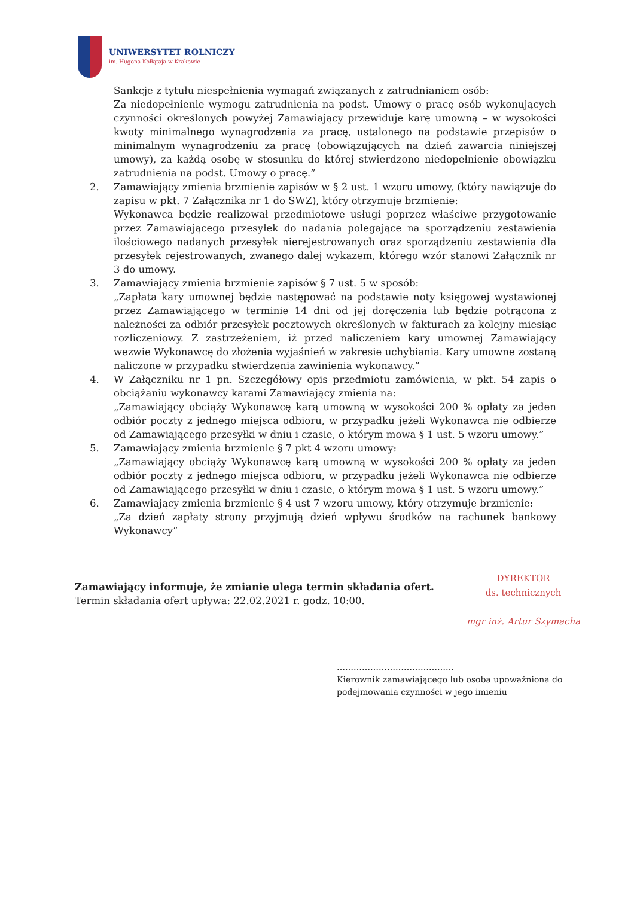UNIWERSYTET ROLNICZY
im. Hugona Kołłątaja w Krakowie
Sankcje z tytułu niespełnienia wymagań związanych z zatrudnianiem osób:
Za niedopełnienie wymogu zatrudnienia na podst. Umowy o pracę osób wykonujących czynności określonych powyżej Zamawiający przewiduje karę umowną – w wysokości kwoty minimalnego wynagrodzenia za pracę, ustalonego na podstawie przepisów o minimalnym wynagrodzeniu za pracę (obowiązujących na dzień zawarcia niniejszej umowy), za każdą osobę w stosunku do której stwierdzono niedopełnienie obowiązku zatrudnienia na podst. Umowy o pracę.”
2. Zamawiający zmienia brzmienie zapisów w § 2 ust. 1 wzoru umowy, (który nawiązuje do zapisu w pkt. 7 Załącznika nr 1 do SWZ), który otrzymuje brzmienie:
Wykonawca będzie realizował przedmiotowe usługi poprzez właściwe przygotowanie przez Zamawiającego przesyłek do nadania polegające na sporządzeniu zestawienia ilościowego nadanych przesyłek nierejestrowanych oraz sporządzeniu zestawienia dla przesyłek rejestrowanych, zwanego dalej wykazem, którego wzór stanowi Załącznik nr 3 do umowy.
3. Zamawiający zmienia brzmienie zapisów § 7 ust. 5 w sposób:
„Zapłata kary umownej będzie następować na podstawie noty księgowej wystawionej przez Zamawiającego w terminie 14 dni od jej doręczenia lub będzie potrącona z należności za odbiór przesyłek pocztowych określonych w fakturach za kolejny miesiąc rozliczeniowy. Z zastrzeżeniem, iż przed naliczeniem kary umownej Zamawiający wezwie Wykonawcę do złożenia wyjaśnień w zakresie uchybiania. Kary umowne zostaną naliczone w przypadku stwierdzenia zawinienia wykonawcy.”
4. W Załączniku nr 1 pn. Szczegółowy opis przedmiotu zamówienia, w pkt. 54 zapis o obciążaniu wykonawcy karami Zamawiający zmienia na:
„Zamawiający obciąży Wykonawcę karą umowną w wysokości 200 % opłaty za jeden odbiór poczty z jednego miejsca odbioru, w przypadku jeżeli Wykonawca nie odbierze od Zamawiającego przesyłki w dniu i czasie, o którym mowa § 1 ust. 5 wzoru umowy.”
5. Zamawiający zmienia brzmienie § 7 pkt 4 wzoru umowy:
„Zamawiający obciąży Wykonawcę karą umowną w wysokości 200 % opłaty za jeden odbiór poczty z jednego miejsca odbioru, w przypadku jeżeli Wykonawca nie odbierze od Zamawiającego przesyłki w dniu i czasie, o którym mowa § 1 ust. 5 wzoru umowy.”
6. Zamawiający zmienia brzmienie § 4 ust 7 wzoru umowy, który otrzymuje brzmienie:
„Za dzień zapłaty strony przyjmują dzień wpływu środków na rachunek bankowy Wykonawcy”
Zamawiający informuje, że zmianie ulega termin składania ofert.
Termin składania ofert upływa: 22.02.2021 r. godz. 10:00.
DYREKTOR
ds. technicznych
mgr inż. Artur Szymacha
……………………………………
Kierownik zamawiającego lub osoba upoważniona do
podejmowania czynności w jego imieniu